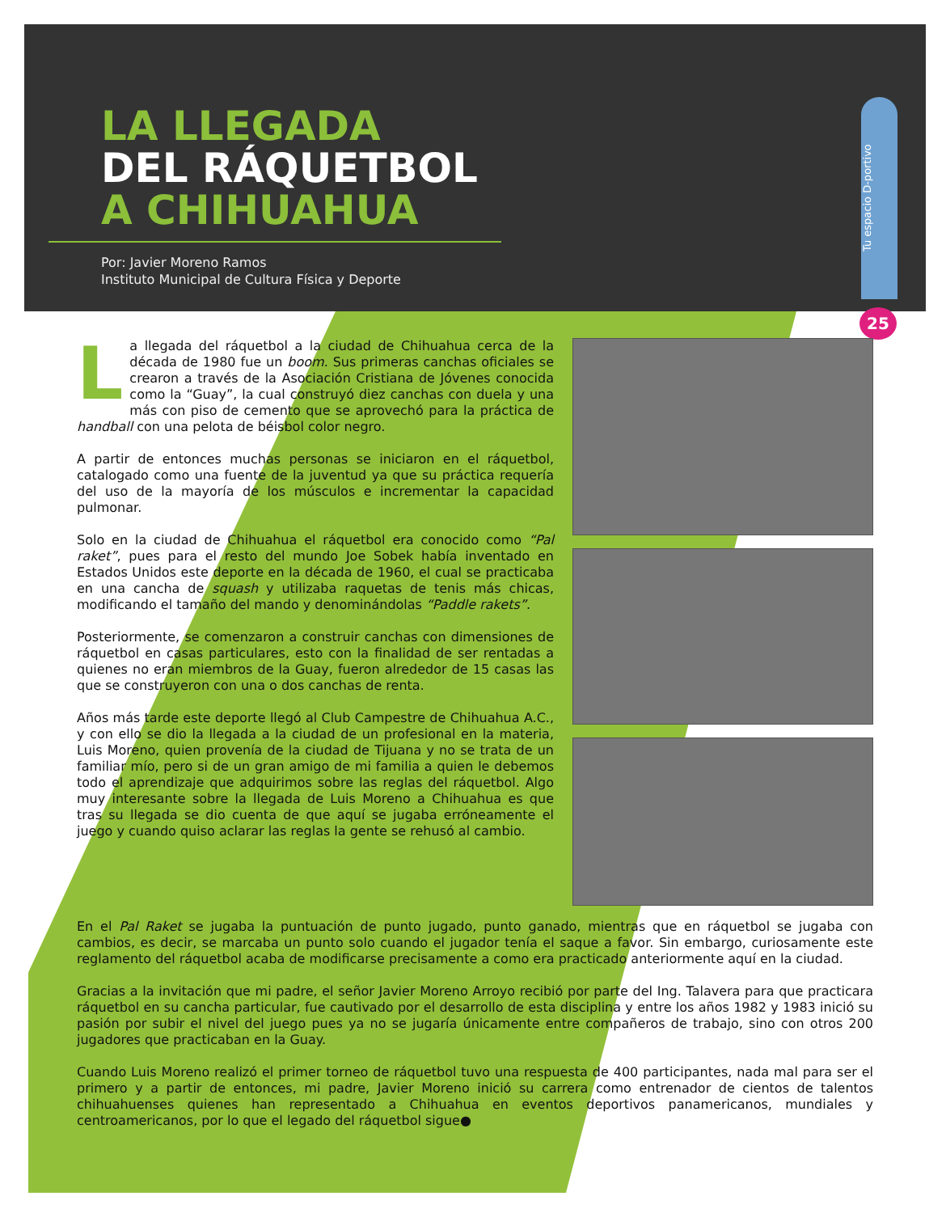LA LLEGADA
DEL RÁQUETBOL
A CHIHUAHUA
Por: Javier Moreno Ramos
Instituto Municipal de Cultura Física y Deporte
Tu espacio D-portivo
25
La llegada del ráquetbol a la ciudad de Chihuahua cerca de la década de 1980 fue un boom. Sus primeras canchas oficiales se crearon a través de la Asociación Cristiana de Jóvenes conocida como la “Guay”, la cual construyó diez canchas con duela y una más con piso de cemento que se aprovechó para la práctica de handball con una pelota de béisbol color negro.
A partir de entonces muchas personas se iniciaron en el ráquetbol, catalogado como una fuente de la juventud ya que su práctica requería del uso de la mayoría de los músculos e incrementar la capacidad pulmonar.
Solo en la ciudad de Chihuahua el ráquetbol era conocido como “Pal raket”, pues para el resto del mundo Joe Sobek había inventado en Estados Unidos este deporte en la década de 1960, el cual se practicaba en una cancha de squash y utilizaba raquetas de tenis más chicas, modificando el tamaño del mando y denominándolas “Paddle rakets”.
Posteriormente, se comenzaron a construir canchas con dimensiones de ráquetbol en casas particulares, esto con la finalidad de ser rentadas a quienes no eran miembros de la Guay, fueron alrededor de 15 casas las que se construyeron con una o dos canchas de renta.
Años más tarde este deporte llegó al Club Campestre de Chihuahua A.C., y con ello se dio la llegada a la ciudad de un profesional en la materia, Luis Moreno, quien provenía de la ciudad de Tijuana y no se trata de un familiar mío, pero si de un gran amigo de mi familia a quien le debemos todo el aprendizaje que adquirimos sobre las reglas del ráquetbol. Algo muy interesante sobre la llegada de Luis Moreno a Chihuahua es que tras su llegada se dio cuenta de que aquí se jugaba erróneamente el juego y cuando quiso aclarar las reglas la gente se rehusó al cambio.
En el Pal Raket se jugaba la puntuación de punto jugado, punto ganado, mientras que en ráquetbol se jugaba con cambios, es decir, se marcaba un punto solo cuando el jugador tenía el saque a favor. Sin embargo, curiosamente este reglamento del ráquetbol acaba de modificarse precisamente a como era practicado anteriormente aquí en la ciudad.
Gracias a la invitación que mi padre, el señor Javier Moreno Arroyo recibió por parte del Ing. Talavera para que practicara ráquetbol en su cancha particular, fue cautivado por el desarrollo de esta disciplina y entre los años 1982 y 1983 inició su pasión por subir el nivel del juego pues ya no se jugaría únicamente entre compañeros de trabajo, sino con otros 200 jugadores que practicaban en la Guay.
Cuando Luis Moreno realizó el primer torneo de ráquetbol tuvo una respuesta de 400 participantes, nada mal para ser el primero y a partir de entonces, mi padre, Javier Moreno inició su carrera como entrenador de cientos de talentos chihuahuenses quienes han representado a Chihuahua en eventos deportivos panamericanos, mundiales y centroamericanos, por lo que el legado del ráquetbol sigue●